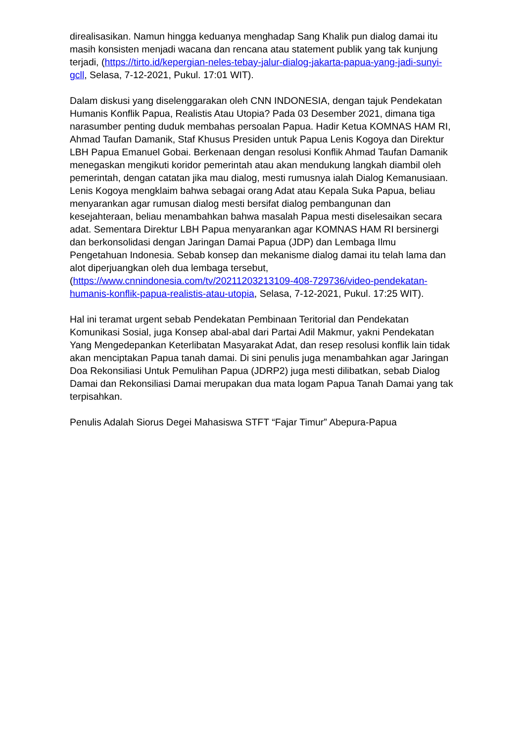direalisasikan. Namun hingga keduanya menghadap Sang Khalik pun dialog damai itu masih konsisten menjadi wacana dan rencana atau statement publik yang tak kunjung terjadi, (https://tirto.id/kepergian-neles-tebay-jalur-dialog-jakarta-papua-yang-jadi-sunyi-gcll, Selasa, 7-12-2021, Pukul. 17:01 WIT).
Dalam diskusi yang diselenggarakan oleh CNN INDONESIA, dengan tajuk Pendekatan Humanis Konflik Papua, Realistis Atau Utopia? Pada 03 Desember 2021, dimana tiga narasumber penting duduk membahas persoalan Papua. Hadir Ketua KOMNAS HAM RI, Ahmad Taufan Damanik, Staf Khusus Presiden untuk Papua Lenis Kogoya dan Direktur LBH Papua Emanuel Gobai. Berkenaan dengan resolusi Konflik Ahmad Taufan Damanik menegaskan mengikuti koridor pemerintah atau akan mendukung langkah diambil oleh pemerintah, dengan catatan jika mau dialog, mesti rumusnya ialah Dialog Kemanusiaan. Lenis Kogoya mengklaim bahwa sebagai orang Adat atau Kepala Suka Papua, beliau menyarankan agar rumusan dialog mesti bersifat dialog pembangunan dan kesejahteraan, beliau menambahkan bahwa masalah Papua mesti diselesaikan secara adat. Sementara Direktur LBH Papua menyarankan agar KOMNAS HAM RI bersinergi dan berkonsolidasi dengan Jaringan Damai Papua (JDP) dan Lembaga Ilmu Pengetahuan Indonesia. Sebab konsep dan mekanisme dialog damai itu telah lama dan alot diperjuangkan oleh dua lembaga tersebut, (https://www.cnnindonesia.com/tv/20211203213109-408-729736/video-pendekatan-humanis-konflik-papua-realistis-atau-utopia, Selasa, 7-12-2021, Pukul. 17:25 WIT).
Hal ini teramat urgent sebab Pendekatan Pembinaan Teritorial dan Pendekatan Komunikasi Sosial, juga Konsep abal-abal dari Partai Adil Makmur, yakni Pendekatan Yang Mengedepankan Keterlibatan Masyarakat Adat, dan resep resolusi konflik lain tidak akan menciptakan Papua tanah damai. Di sini penulis juga menambahkan agar Jaringan Doa Rekonsiliasi Untuk Pemulihan Papua (JDRP2) juga mesti dilibatkan, sebab Dialog Damai dan Rekonsiliasi Damai merupakan dua mata logam Papua Tanah Damai yang tak terpisahkan.
Penulis Adalah Siorus Degei Mahasiswa STFT “Fajar Timur” Abepura-Papua